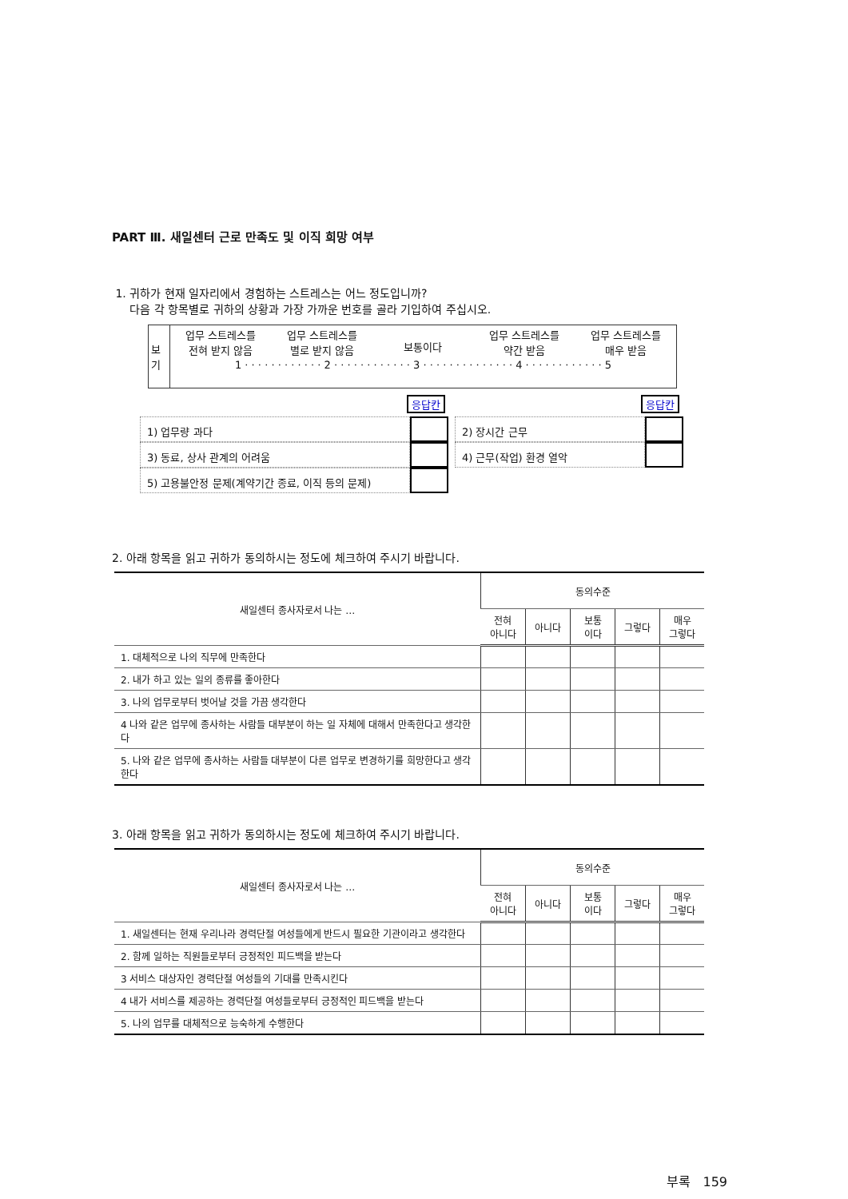PART Ⅲ. 새일센터 근로 만족도 및 이직 희망 여부
1. 귀하가 현재 일자리에서 경험하는 스트레스는 어느 정도입니까?
다음 각 항목별로 귀하의 상황과 가장 가까운 번호를 골라 기입하여 주십시오.
보기
업무 스트레스를
전혀 받지 않음
업무 스트레스를
별로 받지 않음
보통이다 업무 스트레스를
약간 받음
업무 스트레스를
매우 받음
1 · · · · · · · · · · · · 2 · · · · · · · · · · · · 3 · · · · · · · · · · · · · · 4 · · · · · · · · · · · · 5
응답칸 응답칸
1) 업무량 과다 2) 장시간 근무
3) 동료, 상사 관계의 어려움 4) 근무(작업) 환경 열악
5) 고용불안정 문제(계약기간 종료, 이직 등의 문제)
2. 아래 항목을 읽고 귀하가 동의하시는 정도에 체크하여 주시기 바랍니다.
| 새일센터 종사자로서 나는 … | 동의수준 | | | | |
| --- | --- | --- | --- | --- | --- |
| | 전혀 아니다 | 아니다 | 보통 이다 | 그렇다 | 매우 그렇다 |
| 1. 대체적으로 나의 직무에 만족한다 | | | | | |
| 2. 내가 하고 있는 일의 종류를 좋아한다 | | | | | |
| 3. 나의 업무로부터 벗어날 것을 가끔 생각한다 | | | | | |
| 4 나와 같은 업무에 종사하는 사람들 대부분이 하는 일 자체에 대해서 만족한다고 생각한다 | | | | | |
| 5. 나와 같은 업무에 종사하는 사람들 대부분이 다른 업무로 변경하기를 희망한다고 생각한다 | | | | | |
3. 아래 항목을 읽고 귀하가 동의하시는 정도에 체크하여 주시기 바랍니다.
| 새일센터 종사자로서 나는 … | 동의수준 | | | | |
| --- | --- | --- | --- | --- | --- |
| | 전혀 아니다 | 아니다 | 보통 이다 | 그렇다 | 매우 그렇다 |
| 1. 새일센터는 현재 우리나라 경력단절 여성들에게 반드시 필요한 기관이라고 생각한다 | | | | | |
| 2. 함께 일하는 직원들로부터 긍정적인 피드백을 받는다 | | | | | |
| 3 서비스 대상자인 경력단절 여성들의 기대를 만족시킨다 | | | | | |
| 4 내가 서비스를 제공하는 경력단절 여성들로부터 긍정적인 피드백을 받는다 | | | | | |
| 5. 나의 업무를 대체적으로 능숙하게 수행한다 | | | | | |
부록 159